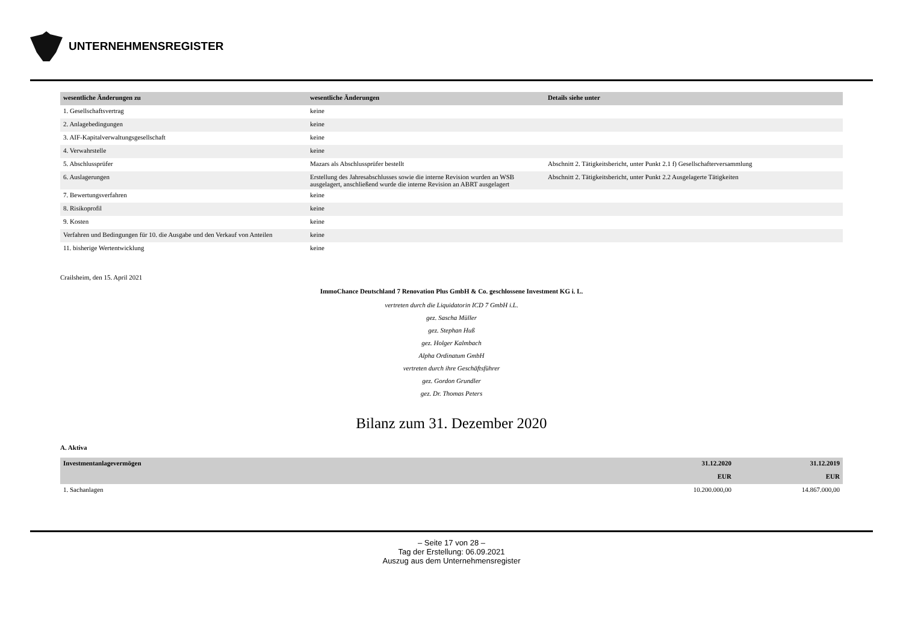UNTERNEHMENSREGISTER
| wesentliche Änderungen zu | wesentliche Änderungen | Details siehe unter |
| --- | --- | --- |
| 1. Gesellschaftsvertrag | keine | |
| 2. Anlagebedingungen | keine | |
| 3. AIF-Kapitalverwaltungsgesellschaft | keine | |
| 4. Verwahrstelle | keine | |
| 5. Abschlussprüfer | Mazars als Abschlussprüfer bestellt | Abschnitt 2. Tätigkeitsbericht, unter Punkt 2.1 f) Gesellschafterversammlung |
| 6. Auslagerungen | Erstellung des Jahresabschlusses sowie die interne Revision wurden an WSB ausgelagert, anschließend wurde die interne Revision an ABRT ausgelagert | Abschnitt 2. Tätigkeitsbericht, unter Punkt 2.2 Ausgelagerte Tätigkeiten |
| 7. Bewertungsverfahren | keine | |
| 8. Risikoprofil | keine | |
| 9. Kosten | keine | |
| Verfahren und Bedingungen für 10. die Ausgabe und den Verkauf von Anteilen | keine | |
| 11. bisherige Wertentwicklung | keine | |
Crailsheim, den 15. April 2021
ImmoChance Deutschland 7 Renovation Plus GmbH & Co. geschlossene Investment KG i. L.
vertreten durch die Liquidatorin ICD 7 GmbH i.L.
gez. Sascha Müller
gez. Stephan Huß
gez. Holger Kalmbach
Alpha Ordinatum GmbH
vertreten durch ihre Geschäftsführer
gez. Gordon Grundler
gez. Dr. Thomas Peters
Bilanz zum 31. Dezember 2020
A. Aktiva
| Investmentanlagevermögen | 31.12.2020 | 31.12.2019 |
| --- | --- | --- |
| | EUR | EUR |
| 1. Sachanlagen | 10.200.000,00 | 14.867.000,00 |
– Seite 17 von 28 –
Tag der Erstellung: 06.09.2021
Auszug aus dem Unternehmensregister